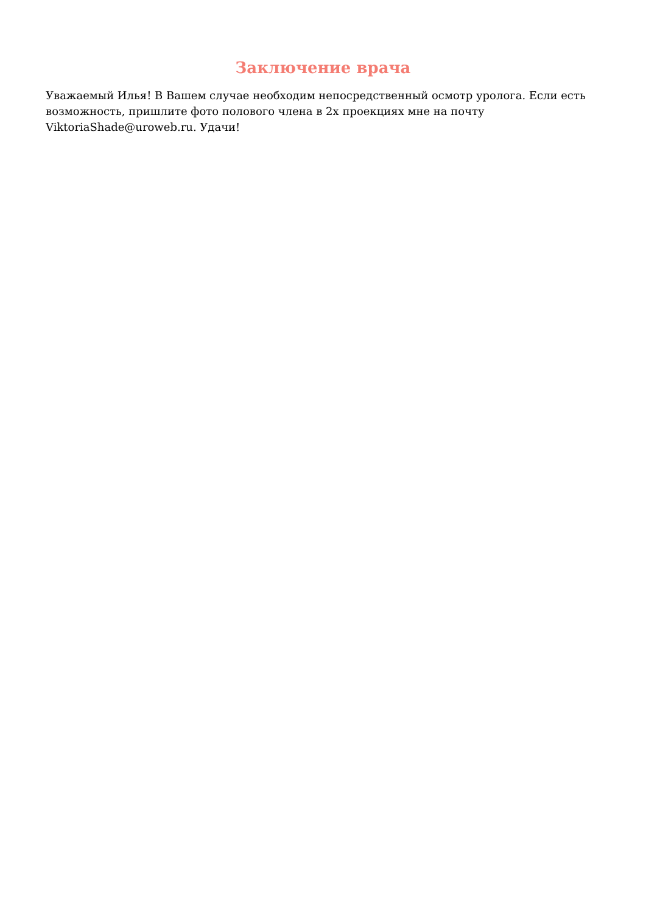Заключение врача
Уважаемый Илья! В Вашем случае необходим непосредственный осмотр уролога. Если есть возможность, пришлите фото полового члена в 2х проекциях мне на почту ViktoriaShade@uroweb.ru. Удачи!